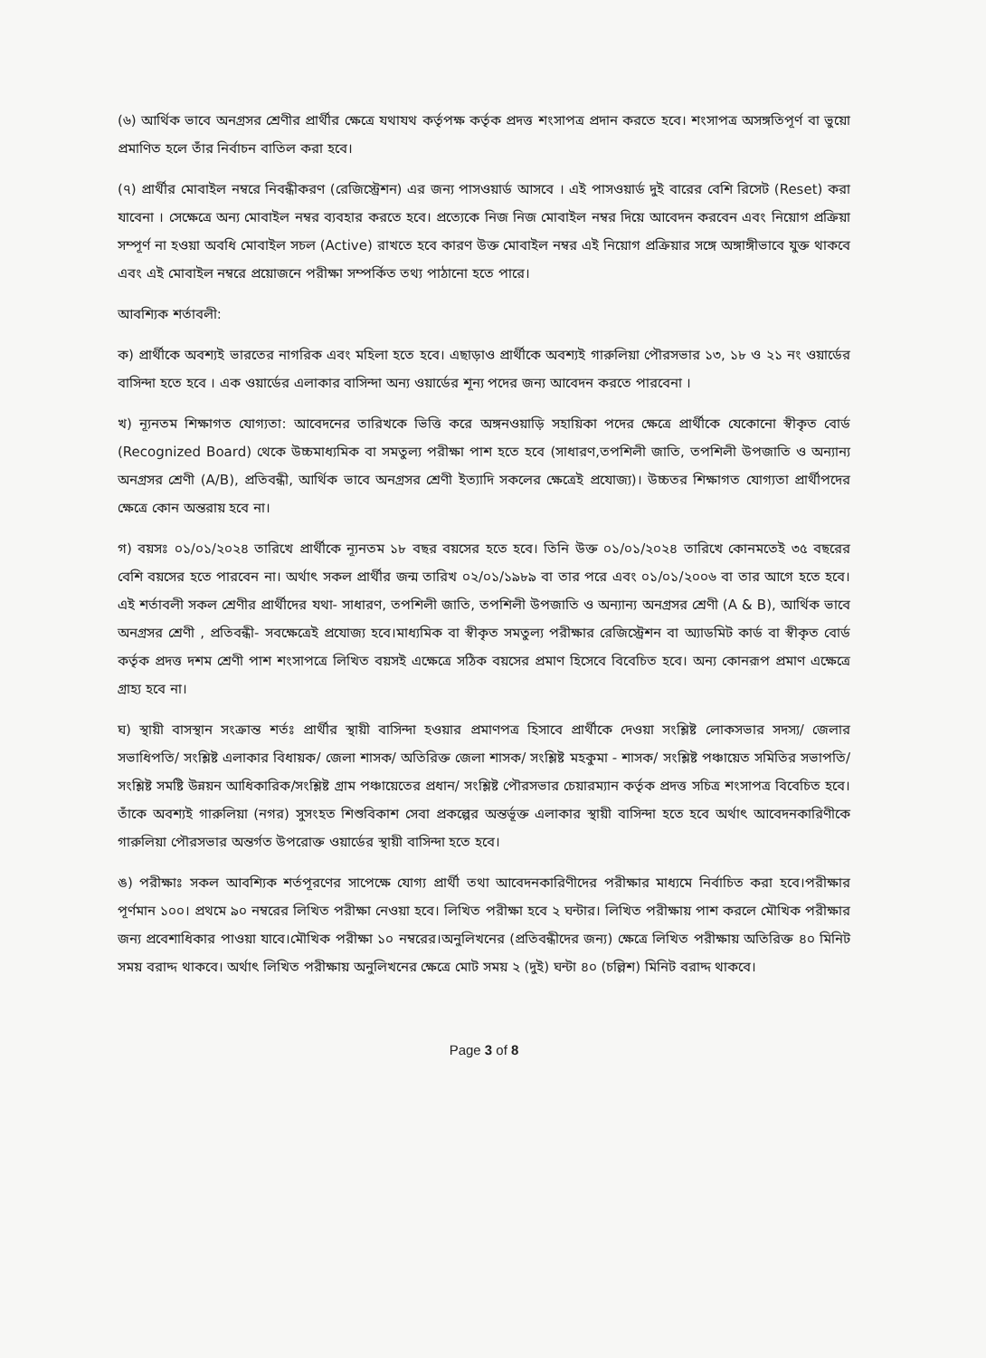(৬) আর্থিক ভাবে অনগ্রসর শ্রেণীর প্রার্থীর ক্ষেত্রে যথাযথ কর্তৃপক্ষ কর্তৃক প্রদত্ত শংসাপত্র প্রদান করতে হবে। শংসাপত্র অসঙ্গতিপূর্ণ বা ভুয়ো প্রমাণিত হলে তাঁর নির্বাচন বাতিল করা হবে।
(৭) প্রার্থীর মোবাইল নম্বরে নিবন্ধীকরণ (রেজিস্ট্রেশন) এর জন্য পাসওয়ার্ড আসবে । এই পাসওয়ার্ড দুই বারের বেশি রিসেট (Reset) করা যাবেনা । সেক্ষেত্রে অন্য মোবাইল নম্বর ব্যবহার করতে হবে। প্রত্যেকে নিজ নিজ মোবাইল নম্বর দিয়ে আবেদন করবেন এবং নিয়োগ প্রক্রিয়া সম্পূর্ণ না হওয়া অবধি মোবাইল সচল (Active) রাখতে হবে কারণ উক্ত মোবাইল নম্বর এই নিয়োগ প্রক্রিয়ার সঙ্গে অঙ্গাঙ্গীভাবে যুক্ত থাকবে এবং এই মোবাইল নম্বরে প্রয়োজনে পরীক্ষা সম্পর্কিত তথ্য পাঠানো হতে পারে।
আবশ্যিক শর্তাবলী:
ক) প্রার্থীকে অবশ্যই ভারতের নাগরিক এবং মহিলা হতে হবে। এছাড়াও প্রার্থীকে অবশ্যই গারুলিয়া পৌরসভার ১৩, ১৮ ও ২১ নং ওয়ার্ডের বাসিন্দা হতে হবে । এক ওয়ার্ডের এলাকার বাসিন্দা অন্য ওয়ার্ডের শূন্য পদের জন্য আবেদন করতে পারবেনা ।
খ) ন্যূনতম শিক্ষাগত যোগ্যতা: আবেদনের তারিখকে ভিত্তি করে অঙ্গনওয়াড়ি সহায়িকা পদের ক্ষেত্রে প্রার্থীকে যেকোনো স্বীকৃত বোর্ড (Recognized Board) থেকে উচ্চমাধ্যমিক বা সমতুল্য পরীক্ষা পাশ হতে হবে (সাধারণ,তপশিলী জাতি, তপশিলী উপজাতি ও অন্যান্য অনগ্রসর শ্রেণী (A/B), প্রতিবন্ধী, আর্থিক ভাবে অনগ্রসর শ্রেণী ইত্যাদি সকলের ক্ষেত্রেই প্রযোজ্য)। উচ্চতর শিক্ষাগত যোগ্যতা প্রার্থীপদের ক্ষেত্রে কোন অন্তরায় হবে না।
গ) বয়সঃ ০১/০১/২০২৪ তারিখে প্রার্থীকে ন্যূনতম ১৮ বছর বয়সের হতে হবে। তিনি উক্ত ০১/০১/২০২৪ তারিখে কোনমতেই ৩৫ বছরের বেশি বয়সের হতে পারবেন না। অর্থাৎ সকল প্রার্থীর জন্ম তারিখ ০২/০১/১৯৮৯ বা তার পরে এবং ০১/০১/২০০৬ বা তার আগে হতে হবে।এই শর্তাবলী সকল শ্রেণীর প্রার্থীদের যথা- সাধারণ, তপশিলী জাতি, তপশিলী উপজাতি ও অন্যান্য অনগ্রসর শ্রেণী (A & B), আর্থিক ভাবে অনগ্রসর শ্রেণী , প্রতিবন্ধী- সবক্ষেত্রেই প্রযোজ্য হবে।মাধ্যমিক বা স্বীকৃত সমতুল্য পরীক্ষার রেজিস্ট্রেশন বা অ্যাডমিট কার্ড বা স্বীকৃত বোর্ড কর্তৃক প্রদত্ত দশম শ্রেণী পাশ শংসাপত্রে লিখিত বয়সই এক্ষেত্রে সঠিক বয়সের প্রমাণ হিসেবে বিবেচিত হবে। অন্য কোনরূপ প্রমাণ এক্ষেত্রে গ্রাহ্য হবে না।
ঘ) স্থায়ী বাসস্থান সংক্রান্ত শর্তঃ প্রার্থীর স্থায়ী বাসিন্দা হওয়ার প্রমাণপত্র হিসাবে প্রার্থীকে দেওয়া সংশ্লিষ্ট লোকসভার সদস্য/ জেলার সভাধিপতি/ সংশ্লিষ্ট এলাকার বিধায়ক/ জেলা শাসক/ অতিরিক্ত জেলা শাসক/ সংশ্লিষ্ট মহকুমা - শাসক/ সংশ্লিষ্ট পঞ্চায়েত সমিতির সভাপতি/ সংশ্লিষ্ট সমষ্টি উন্নয়ন আধিকারিক/সংশ্লিষ্ট গ্রাম পঞ্চায়েতের প্রধান/ সংশ্লিষ্ট পৌরসভার চেয়ারম্যান কর্তৃক প্রদত্ত সচিত্র শংসাপত্র বিবেচিত হবে। তাঁকে অবশ্যই গারুলিয়া (নগর) সুসংহত শিশুবিকাশ সেবা প্রকল্পের অন্তর্ভূক্ত এলাকার স্থায়ী বাসিন্দা হতে হবে অর্থাৎ আবেদনকারিণীকে গারুলিয়া পৌরসভার অন্তর্গত উপরোক্ত ওয়ার্ডের স্থায়ী বাসিন্দা হতে হবে।
ঙ) পরীক্ষাঃ সকল আবশ্যিক শর্তপূরণের সাপেক্ষে যোগ্য প্রার্থী তথা আবেদনকারিণীদের পরীক্ষার মাধ্যমে নির্বাচিত করা হবে।পরীক্ষার পূর্ণমান ১০০। প্রথমে ৯০ নম্বরের লিখিত পরীক্ষা নেওয়া হবে। লিখিত পরীক্ষা হবে ২ ঘন্টার। লিখিত পরীক্ষায় পাশ করলে মৌখিক পরীক্ষার জন্য প্রবেশাধিকার পাওয়া যাবে।মৌখিক পরীক্ষা ১০ নম্বরের।অনুলিখনের (প্রতিবন্ধীদের জন্য) ক্ষেত্রে লিখিত পরীক্ষায় অতিরিক্ত ৪০ মিনিট সময় বরাদ্দ থাকবে। অর্থাৎ লিখিত পরীক্ষায় অনুলিখনের ক্ষেত্রে মোট সময় ২ (দুই) ঘন্টা ৪০ (চল্লিশ) মিনিট বরাদ্দ থাকবে।
Page 3 of 8